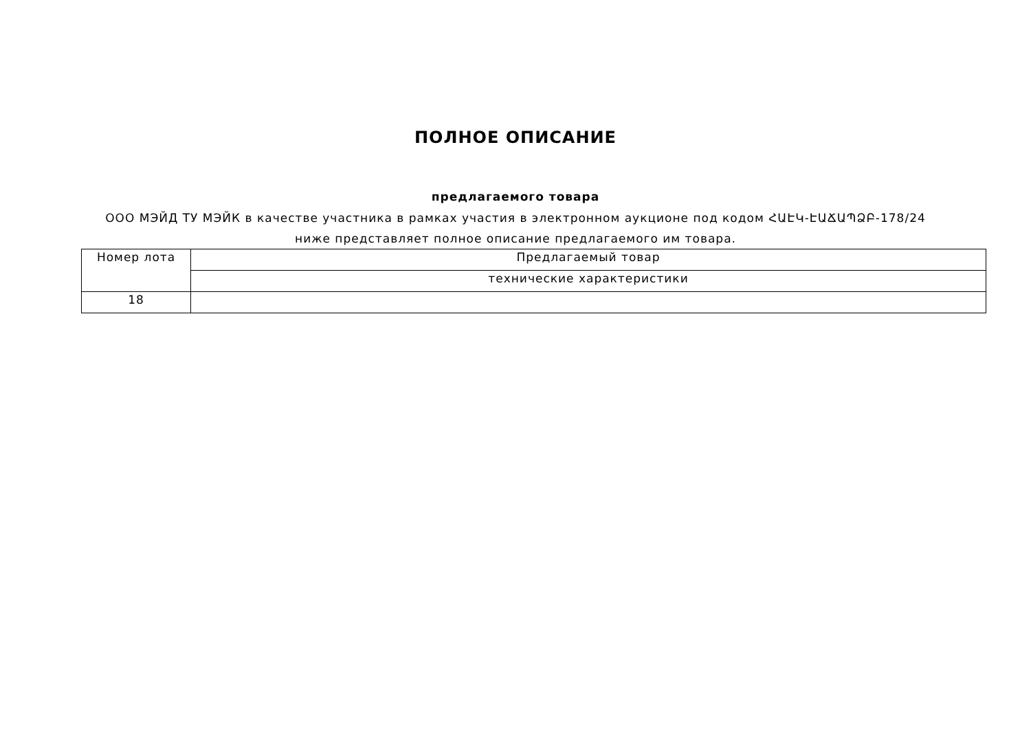ПОЛНОЕ ОПИСАНИЕ
предлагаемого товара
ООО МЭЙД ТУ МЭЙК в качестве участника в рамках участия в электронном аукционе под кодом ՀԱԷԿ-ԷԱՃԱՊՁԲ-178/24 ниже представляет полное описание предлагаемого им товара.
| Номер лота | Предлагаемый товар |
| | технические характеристики |
| 18 | |